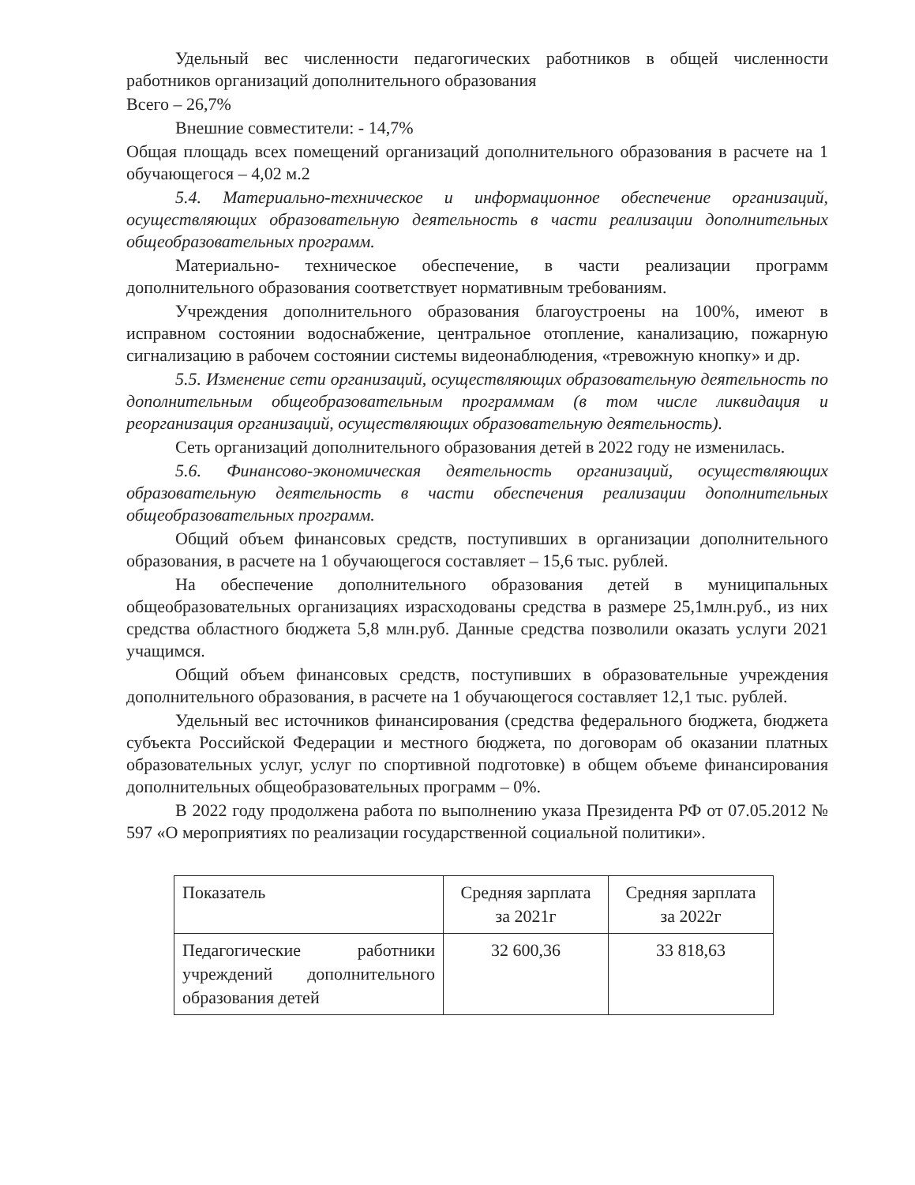Удельный вес численности педагогических работников в общей численности работников организаций дополнительного образования
Всего – 26,7%
Внешние совместители: - 14,7%
Общая площадь всех помещений организаций дополнительного образования в расчете на 1 обучающегося – 4,02 м.2
5.4. Материально-техническое и информационное обеспечение организаций, осуществляющих образовательную деятельность в части реализации дополнительных общеобразовательных программ.
Материально- техническое обеспечение, в части реализации программ дополнительного образования соответствует нормативным требованиям.
Учреждения дополнительного образования благоустроены на 100%, имеют в исправном состоянии водоснабжение, центральное отопление, канализацию, пожарную сигнализацию в рабочем состоянии системы видеонаблюдения, «тревожную кнопку» и др.
5.5. Изменение сети организаций, осуществляющих образовательную деятельность по дополнительным общеобразовательным программам (в том числе ликвидация и реорганизация организаций, осуществляющих образовательную деятельность).
Сеть организаций дополнительного образования детей в 2022 году не изменилась.
5.6. Финансово-экономическая деятельность организаций, осуществляющих образовательную деятельность в части обеспечения реализации дополнительных общеобразовательных программ.
Общий объем финансовых средств, поступивших в организации дополнительного образования, в расчете на 1 обучающегося составляет – 15,6 тыс. рублей.
На обеспечение дополнительного образования детей в муниципальных общеобразовательных организациях израсходованы средства в размере 25,1млн.руб., из них средства областного бюджета 5,8 млн.руб. Данные средства позволили оказать услуги 2021 учащимся.
Общий объем финансовых средств, поступивших в образовательные учреждения дополнительного образования, в расчете на 1 обучающегося составляет 12,1 тыс. рублей.
Удельный вес источников финансирования (средства федерального бюджета, бюджета субъекта Российской Федерации и местного бюджета, по договорам об оказании платных образовательных услуг, услуг по спортивной подготовке) в общем объеме финансирования дополнительных общеобразовательных программ – 0%.
В 2022 году продолжена работа по выполнению указа Президента РФ от 07.05.2012 № 597 «О мероприятиях по реализации государственной социальной политики».
| Показатель | Средняя зарплата за 2021г | Средняя зарплата за 2022г |
| Педагогические работники учреждений дополнительного образования детей | 32 600,36 | 33 818,63 |